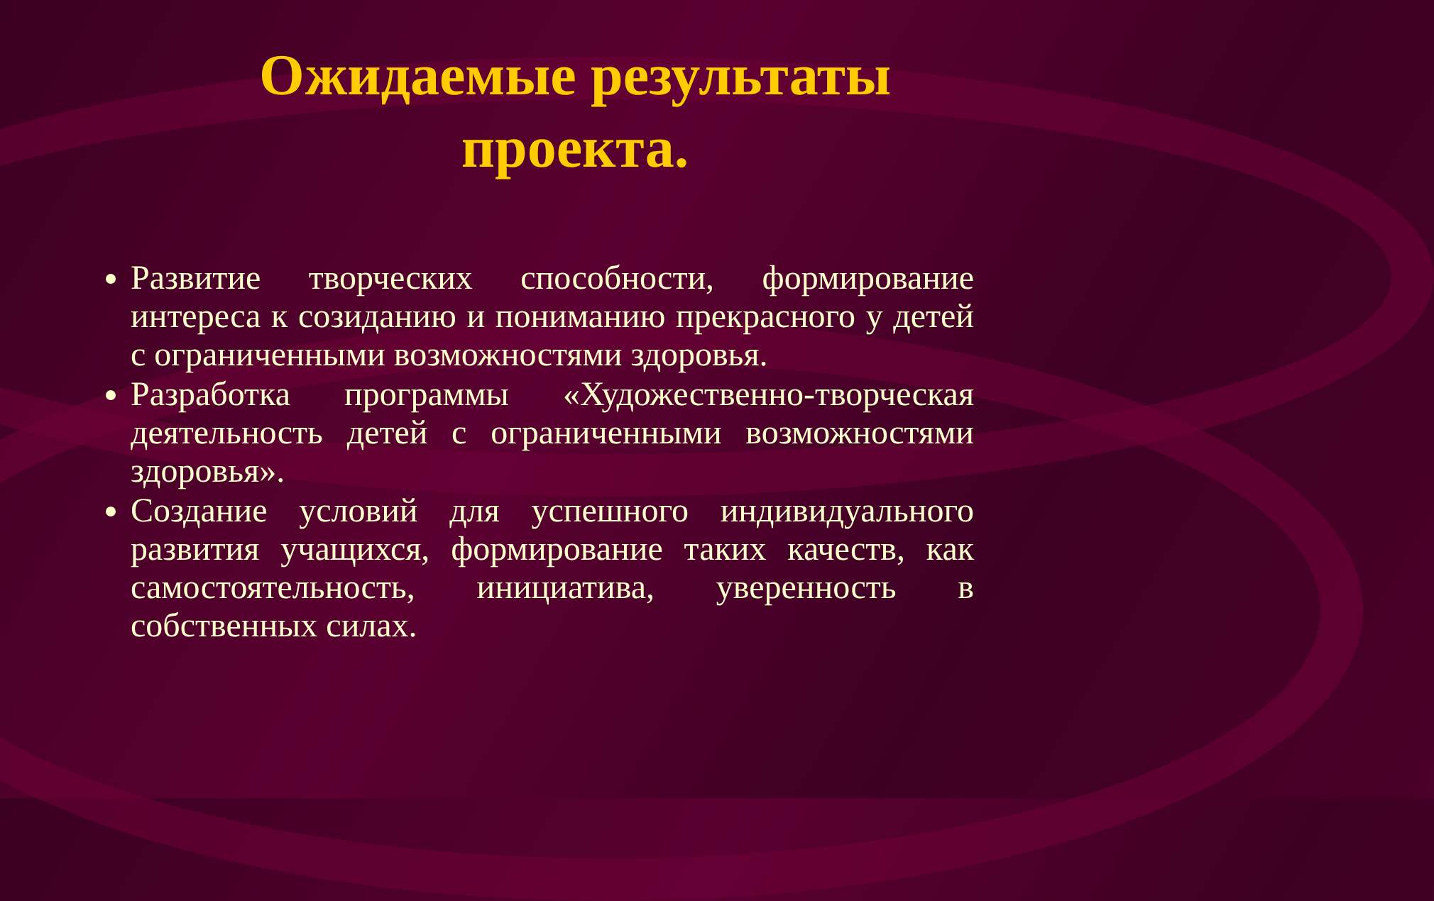Ожидаемые результаты
проекта.
Развитие творческих способности, формирование интереса к созиданию и пониманию прекрасного у детей с ограниченными возможностями здоровья.
Разработка программы «Художественно-творческая деятельность детей с ограниченными возможностями здоровья».
Создание условий для успешного индивидуального развития учащихся, формирование таких качеств, как самостоятельность, инициатива, уверенность в собственных силах.